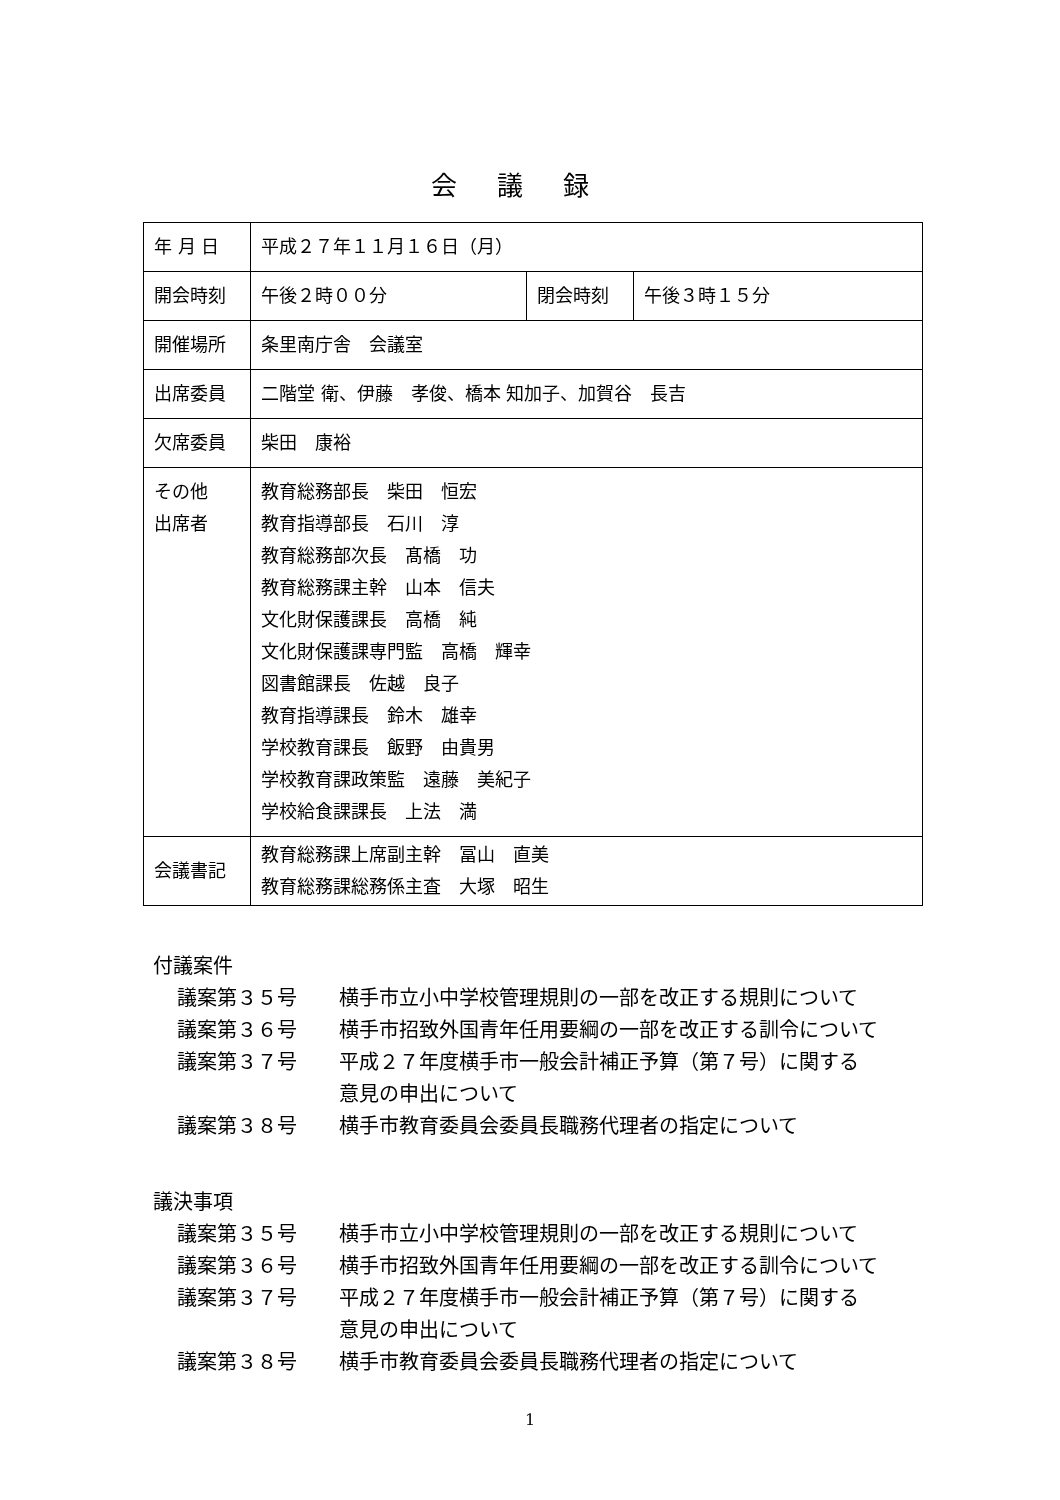会議録
| 年 月 日 | 平成２７年１１月１６日（月） | | |
| 開会時刻 | 午後２時００分 | 閉会時刻 | 午後３時１５分 |
| 開催場所 | 条里南庁舎 会議室 | | |
| 出席委員 | 二階堂 衛、伊藤 孝俊、橋本 知加子、加賀谷 長吉 | | |
| 欠席委員 | 柴田 康裕 | | |
| その他 出席者 | 教育総務部長 柴田 恒宏 教育指導部長 石川 淳 教育総務部次長 髙橋 功 教育総務課主幹 山本 信夫 文化財保護課長 高橋 純 文化財保護課専門監 高橋 輝幸 図書館課長 佐越 良子 教育指導課長 鈴木 雄幸 学校教育課長 飯野 由貴男 学校教育課政策監 遠藤 美紀子 学校給食課課長 上法 満 | | |
| 会議書記 | 教育総務課上席副主幹 冨山 直美 教育総務課総務係主査 大塚 昭生 | | |
付議案件
議案第３５号 横手市立小中学校管理規則の一部を改正する規則について
議案第３６号 横手市招致外国青年任用要綱の一部を改正する訓令について
議案第３７号 平成２７年度横手市一般会計補正予算（第７号）に関する
意見の申出について
議案第３８号 横手市教育委員会委員長職務代理者の指定について
議決事項
議案第３５号 横手市立小中学校管理規則の一部を改正する規則について
議案第３６号 横手市招致外国青年任用要綱の一部を改正する訓令について
議案第３７号 平成２７年度横手市一般会計補正予算（第７号）に関する
意見の申出について
議案第３８号 横手市教育委員会委員長職務代理者の指定について
1